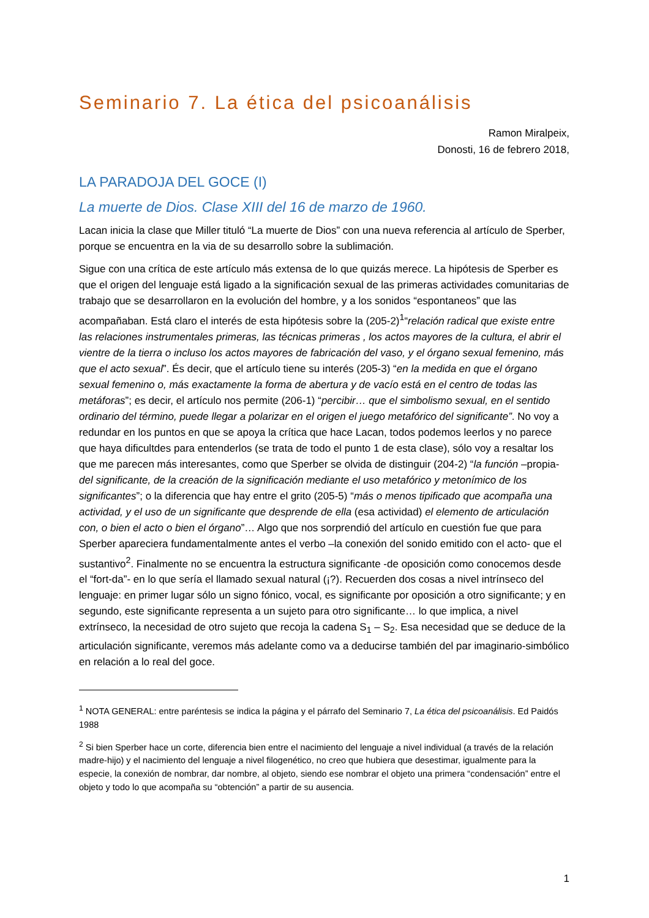Seminario 7. La ética del psicoanálisis
Ramon Miralpeix,
Donosti, 16 de febrero 2018,
LA PARADOJA DEL GOCE (I)
La muerte de Dios. Clase XIII del 16 de marzo de 1960.
Lacan inicia la clase que Miller tituló “La muerte de Dios” con una nueva referencia al artículo de Sperber, porque se encuentra en la via de su desarrollo sobre la sublimación.
Sigue con una crítica de este artículo más extensa de lo que quizás merece. La hipótesis de Sperber es que el origen del lenguaje está ligado a la significación sexual de las primeras actividades comunitarias de trabajo que se desarrollaron en la evolución del hombre, y a los sonidos “espontaneos” que las acompañaban. Está claro el interés de esta hipótesis sobre la (205-2)<sup>1</sup>“relación radical que existe entre las relaciones instrumentales primeras, las técnicas primeras , los actos mayores de la cultura, el abrir el vientre de la tierra o incluso los actos mayores de fabricación del vaso, y el órgano sexual femenino, más que el acto sexual”. És decir, que el artículo tiene su interés (205-3) “en la medida en que el órgano sexual femenino o, más exactamente la forma de abertura y de vacío está en el centro de todas las metáforas”; es decir, el artículo nos permite (206-1) “percibir… que el simbolismo sexual, en el sentido ordinario del término, puede llegar a polarizar en el origen el juego metafórico del significante”. No voy a redundar en los puntos en que se apoya la crítica que hace Lacan, todos podemos leerlos y no parece que haya dificultdes para entenderlos (se trata de todo el punto 1 de esta clase), sólo voy a resaltar los que me parecen más interesantes, como que Sperber se olvida de distinguir (204-2) “la función –propia- del significante, de la creación de la significación mediante el uso metafórico y metonímico de los significantes”; o la diferencia que hay entre el grito (205-5) “más o menos tipificado que acompaña una actividad, y el uso de un significante que desprende de ella (esa actividad) el elemento de articulación con, o bien el acto o bien el órgano”… Algo que nos sorprendió del artículo en cuestión fue que para Sperber apareciera fundamentalmente antes el verbo –la conexión del sonido emitido con el acto- que el sustantivo<sup>2</sup>. Finalmente no se encuentra la estructura significante -de oposición como conocemos desde el “fort-da”- en lo que sería el llamado sexual natural (¡?). Recuerden dos cosas a nivel intrínseco del lenguaje: en primer lugar sólo un signo fónico, vocal, es significante por oposición a otro significante; y en segundo, este significante representa a un sujeto para otro significante… lo que implica, a nivel extrínseco, la necesidad de otro sujeto que recoja la cadena S<sub>1</sub> – S<sub>2</sub>. Esa necesidad que se deduce de la articulación significante, veremos más adelante como va a deducirse también del par imaginario-simbólico en relación a lo real del goce.
<sup>1</sup> NOTA GENERAL: entre paréntesis se indica la página y el párrafo del Seminario 7, La ética del psicoanálisis. Ed Paidós 1988
<sup>2</sup> Si bien Sperber hace un corte, diferencia bien entre el nacimiento del lenguaje a nivel individual (a través de la relación madre-hijo) y el nacimiento del lenguaje a nivel filogenético, no creo que hubiera que desestimar, igualmente para la especie, la conexión de nombrar, dar nombre, al objeto, siendo ese nombrar el objeto una primera “condensación” entre el objeto y todo lo que acompaña su “obtención” a partir de su ausencia.
1